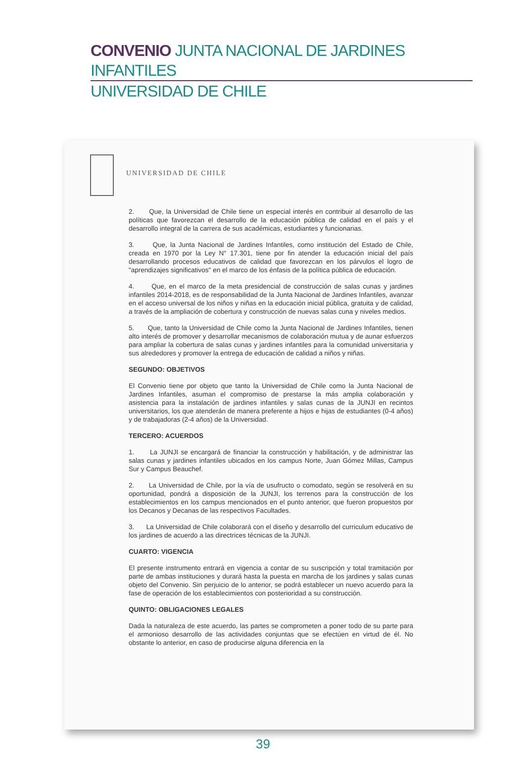CONVENIO JUNTA NACIONAL DE JARDINES INFANTILES
UNIVERSIDAD DE CHILE
UNIVERSIDAD DE CHILE
2. Que, la Universidad de Chile tiene un especial interés en contribuir al desarrollo de las políticas que favorezcan el desarrollo de la educación pública de calidad en el país y el desarrollo integral de la carrera de sus académicas, estudiantes y funcionarias.
3. Que, la Junta Nacional de Jardines Infantiles, como institución del Estado de Chile, creada en 1970 por la Ley N° 17.301, tiene por fin atender la educación inicial del país desarrollando procesos educativos de calidad que favorezcan en los párvulos el logro de "aprendizajes significativos" en el marco de los énfasis de la política pública de educación.
4. Que, en el marco de la meta presidencial de construcción de salas cunas y jardines infantiles 2014-2018, es de responsabilidad de la Junta Nacional de Jardines Infantiles, avanzar en el acceso universal de los niños y niñas en la educación inicial pública, gratuita y de calidad, a través de la ampliación de cobertura y construcción de nuevas salas cuna y niveles medios.
5. Que, tanto la Universidad de Chile como la Junta Nacional de Jardines Infantiles, tienen alto interés de promover y desarrollar mecanismos de colaboración mutua y de aunar esfuerzos para ampliar la cobertura de salas cunas y jardines infantiles para la comunidad universitaria y sus alrededores y promover la entrega de educación de calidad a niños y niñas.
SEGUNDO: OBJETIVOS
El Convenio tiene por objeto que tanto la Universidad de Chile como la Junta Nacional de Jardines Infantiles, asuman el compromiso de prestarse la más amplia colaboración y asistencia para la instalación de jardines infantiles y salas cunas de la JUNJI en recintos universitarios, los que atenderán de manera preferente a hijos e hijas de estudiantes (0-4 años) y de trabajadoras (2-4 años) de la Universidad.
TERCERO: ACUERDOS
1. La JUNJI se encargará de financiar la construcción y habilitación, y de administrar las salas cunas y jardines infantiles ubicados en los campus Norte, Juan Gómez Millas, Campus Sur y Campus Beauchef.
2. La Universidad de Chile, por la vía de usufructo o comodato, según se resolverá en su oportunidad, pondrá a disposición de la JUNJI, los terrenos para la construcción de los establecimientos en los campus mencionados en el punto anterior, que fueron propuestos por los Decanos y Decanas de las respectivos Facultades.
3. La Universidad de Chile colaborará con el diseño y desarrollo del curriculum educativo de los jardines de acuerdo a las directrices técnicas de la JUNJI.
CUARTO: VIGENCIA
El presente instrumento entrará en vigencia a contar de su suscripción y total tramitación por parte de ambas instituciones y durará hasta la puesta en marcha de los jardines y salas cunas objeto del Convenio. Sin perjuicio de lo anterior, se podrá establecer un nuevo acuerdo para la fase de operación de los establecimientos con posterioridad a su construcción.
QUINTO: OBLIGACIONES LEGALES
Dada la naturaleza de este acuerdo, las partes se comprometen a poner todo de su parte para el armonioso desarrollo de las actividades conjuntas que se efectúen en virtud de él. No obstante lo anterior, en caso de producirse alguna diferencia en la
39